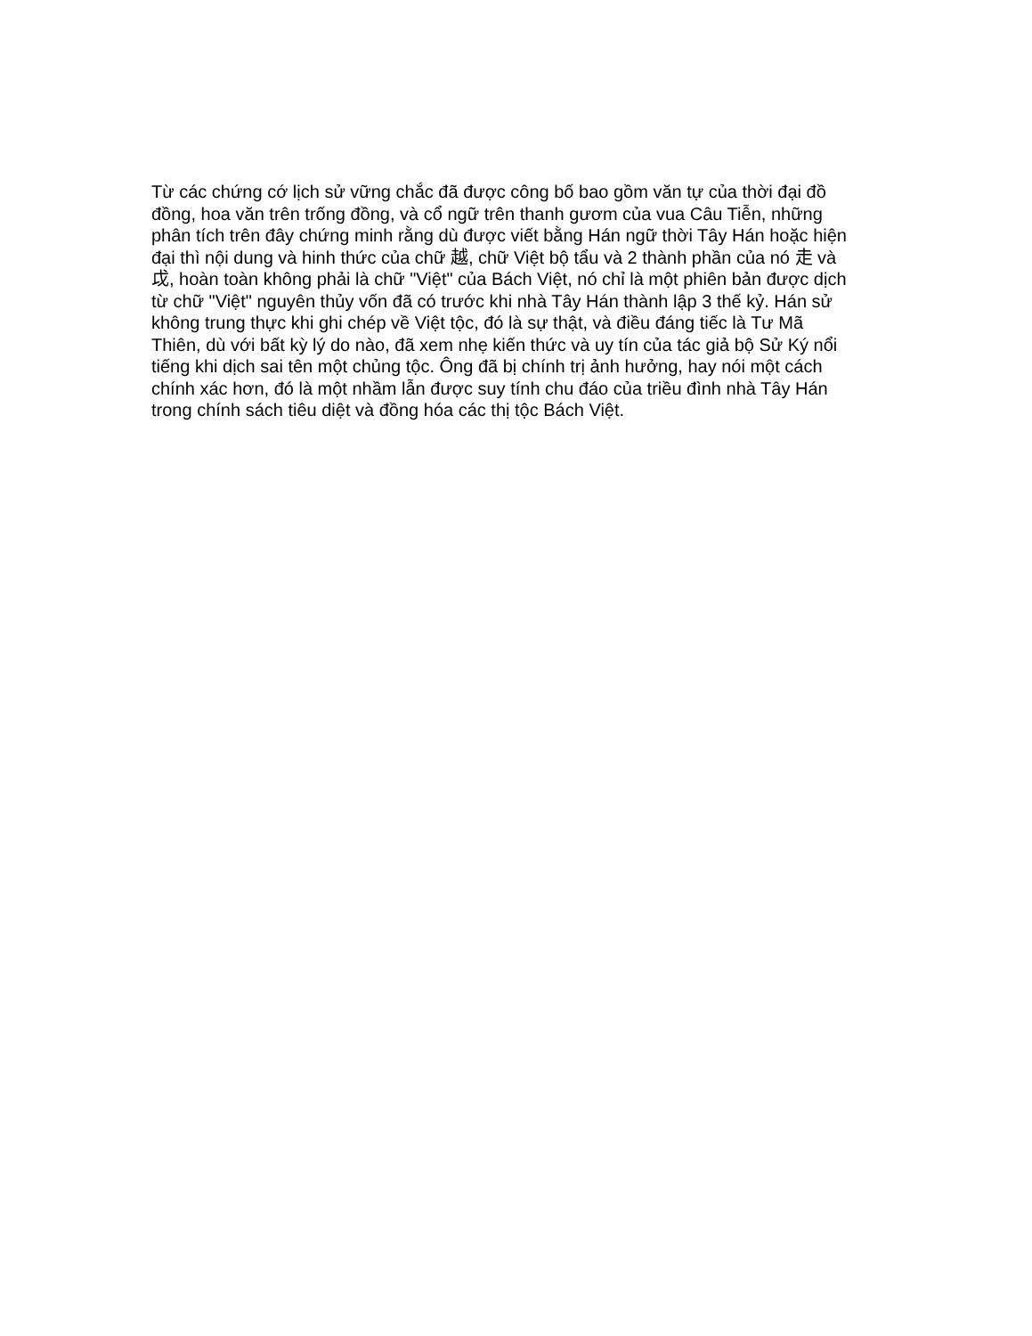Từ các chứng cớ lịch sử vững chắc đã được công bố bao gồm văn tự của thời đại đồ
đồng, hoa văn trên trống đồng, và cổ ngữ trên thanh gươm của vua Câu Tiễn, những
phân tích trên đây chứng minh rằng dù được viết bằng Hán ngữ thời Tây Hán hoặc hiện
đại thì nội dung và hinh thức của chữ 越, chữ Việt bộ tẩu và 2 thành phần của nó 走 và
戉, hoàn toàn không phải là chữ "Việt" của Bách Việt, nó chỉ là một phiên bản được dịch
từ chữ "Việt" nguyên thủy vốn đã có trước khi nhà Tây Hán thành lập 3 thế kỷ. Hán sử
không trung thực khi ghi chép về Việt tộc, đó là sự thật, và điều đáng tiếc là Tư Mã
Thiên, dù với bất kỳ lý do nào, đã xem nhẹ kiến thức và uy tín của tác giả bộ Sử Ký nổi
tiếng khi dịch sai tên một chủng tộc. Ông đã bị chính trị ảnh hưởng, hay nói một cách
chính xác hơn, đó là một nhầm lẫn được suy tính chu đáo của triều đình nhà Tây Hán
trong chính sách tiêu diệt và đồng hóa các thị tộc Bách Việt.